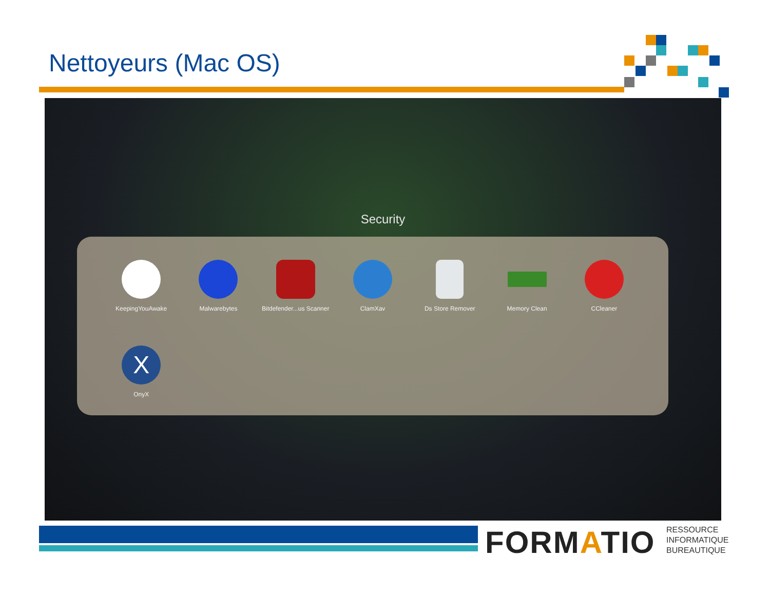Nettoyeurs (Mac OS)
Security
KeepingYouAwake
Malwarebytes
Bitdefender...us Scanner
ClamXav
Ds Store Remover
Memory Clean
CCleaner
X
OnyX
FORMATIO
RESSOURCE
INFORMATIQUE
BUREAUTIQUE